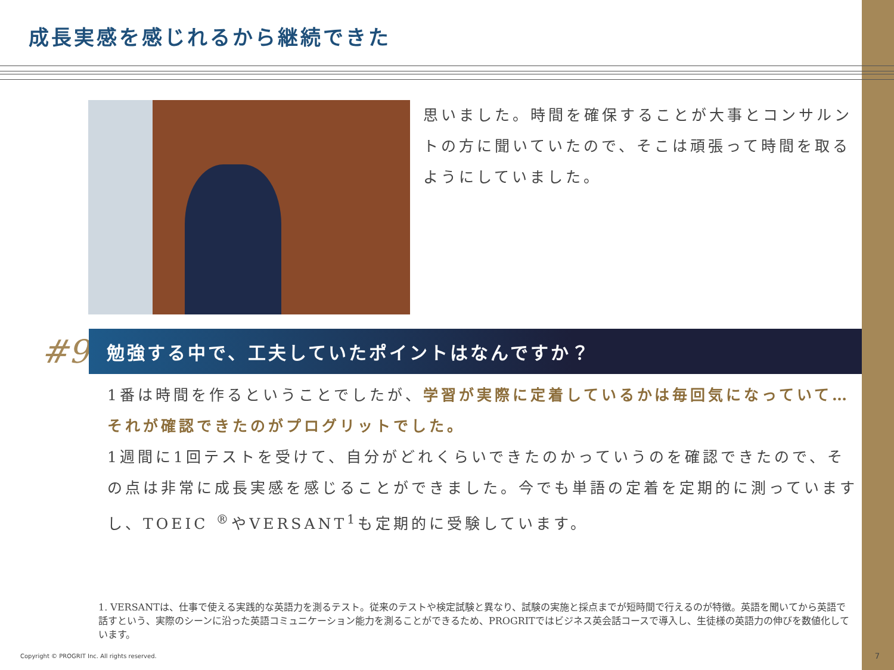成長実感を感じれるから継続できた
思いました。時間を確保することが大事とコンサルントの方に聞いていたので、そこは頑張って時間を取るようにしていました。
#9
勉強する中で、工夫していたポイントはなんですか？
1番は時間を作るということでしたが、学習が実際に定着しているかは毎回気になっていて…それが確認できたのがプログリットでした。
1週間に1回テストを受けて、自分がどれくらいできたのかっていうのを確認できたので、その点は非常に成長実感を感じることができました。今でも単語の定着を定期的に測っていますし、TOEIC <sup>®</sup>やVERSANT<sup>1</sup>も定期的に受験しています。
1. VERSANTは、仕事で使える実践的な英語力を測るテスト。従来のテストや検定試験と異なり、試験の実施と採点までが短時間で行えるのが特徴。英語を聞いてから英語で話すという、実際のシーンに沿った英語コミュニケーション能力を測ることができるため、PROGRITではビジネス英会話コースで導入し、生徒様の英語力の伸びを数値化しています。
Copyright © PROGRIT Inc. All rights reserved.
7